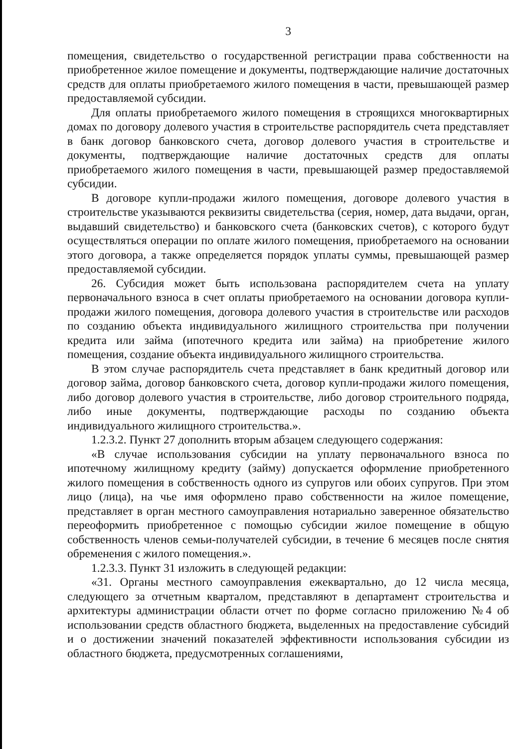3
помещения, свидетельство о государственной регистрации права собственности на приобретенное жилое помещение и документы, подтверждающие наличие достаточных средств для оплаты приобретаемого жилого помещения в части, превышающей размер предоставляемой субсидии.
Для оплаты приобретаемого жилого помещения в строящихся многоквартирных домах по договору долевого участия в строительстве распорядитель счета представляет в банк договор банковского счета, договор долевого участия в строительстве и документы, подтверждающие наличие достаточных средств для оплаты приобретаемого жилого помещения в части, превышающей размер предоставляемой субсидии.
В договоре купли-продажи жилого помещения, договоре долевого участия в строительстве указываются реквизиты свидетельства (серия, номер, дата выдачи, орган, выдавший свидетельство) и банковского счета (банковских счетов), с которого будут осуществляться операции по оплате жилого помещения, приобретаемого на основании этого договора, а также определяется порядок уплаты суммы, превышающей размер предоставляемой субсидии.
26. Субсидия может быть использована распорядителем счета на уплату первоначального взноса в счет оплаты приобретаемого на основании договора купли-продажи жилого помещения, договора долевого участия в строительстве или расходов по созданию объекта индивидуального жилищного строительства при получении кредита или займа (ипотечного кредита или займа) на приобретение жилого помещения, создание объекта индивидуального жилищного строительства.
В этом случае распорядитель счета представляет в банк кредитный договор или договор займа, договор банковского счета, договор купли-продажи жилого помещения, либо договор долевого участия в строительстве, либо договор строительного подряда, либо иные документы, подтверждающие расходы по созданию объекта индивидуального жилищного строительства.».
1.2.3.2. Пункт 27 дополнить вторым абзацем следующего содержания:
«В случае использования субсидии на уплату первоначального взноса по ипотечному жилищному кредиту (займу) допускается оформление приобретенного жилого помещения в собственность одного из супругов или обоих супругов. При этом лицо (лица), на чье имя оформлено право собственности на жилое помещение, представляет в орган местного самоуправления нотариально заверенное обязательство переоформить приобретенное с помощью субсидии жилое помещение в общую собственность членов семьи-получателей субсидии, в течение 6 месяцев после снятия обременения с жилого помещения.».
1.2.3.3. Пункт 31 изложить в следующей редакции:
«31. Органы местного самоуправления ежеквартально, до 12 числа месяца, следующего за отчетным кварталом, представляют в департамент строительства и архитектуры администрации области отчет по форме согласно приложению №4 об использовании средств областного бюджета, выделенных на предоставление субсидий и о достижении значений показателей эффективности использования субсидии из областного бюджета, предусмотренных соглашениями,